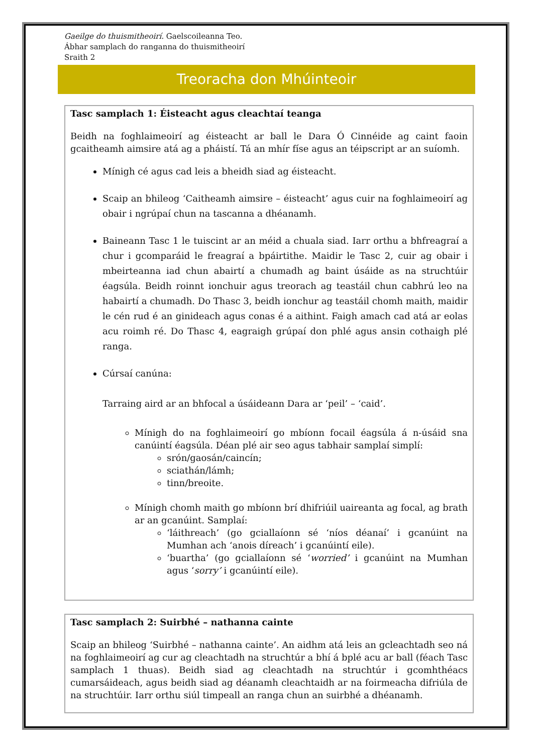Gaeilge do thuismitheoirí. Gaelscoileanna Teo.
Ábhar samplach do ranganna do thuismitheoirí
Sraith 2
Treoracha don Mhúinteoir
Tasc samplach 1: Éisteacht agus cleachtaí teanga
Beidh na foghlaimeoirí ag éisteacht ar ball le Dara Ó Cinnéide ag caint faoin gcaitheamh aimsire atá ag a pháistí. Tá an mhír físe agus an téipscript ar an suíomh.
Mínigh cé agus cad leis a bheidh siad ag éisteacht.
Scaip an bhileog ‘Caitheamh aimsire – éisteacht’ agus cuir na foghlaimeoirí ag obair i ngrúpaí chun na tascanna a dhéanamh.
Baineann Tasc 1 le tuiscint ar an méid a chuala siad. Iarr orthu a bhfreagraí a chur i gcomparáid le freagraí a bpáirtithe. Maidir le Tasc 2, cuir ag obair i mbeirteanna iad chun abairtí a chumadh ag baint úsáide as na struchtúir éagsúla. Beidh roinnt ionchuir agus treorach ag teastáil chun cabhrú leo na habairtí a chumadh. Do Thasc 3, beidh ionchur ag teastáil chomh maith, maidir le cén rud é an ginideach agus conas é a aithint. Faigh amach cad atá ar eolas acu roimh ré. Do Thasc 4, eagraigh grúpaí don phlé agus ansin cothaigh plé ranga.
Cúrsaí canúna:
Tarraing aird ar an bhfocal a úsáideann Dara ar ‘peil’ – ‘caid’.
Mínigh do na foghlaimeoirí go mbíonn focail éagsúla á n-úsáid sna canúintí éagsúla. Déan plé air seo agus tabhair samplaí simplí:
srón/gaosán/caincín;
sciathán/lámh;
tinn/breoite.
Mínigh chomh maith go mbíonn brí dhifriúil uaireanta ag focal, ag brath ar an gcanúint. Samplaí:
‘láithreach’ (go gciallaíonn sé ‘níos déanaí’ i gcanúint na Mumhan ach ‘anois díreach’ i gcanúintí eile).
‘buartha’ (go gciallaíonn sé ‘worried’ i gcanúint na Mumhan agus ‘sorry’ i gcanúintí eile).
Tasc samplach 2: Suirbhé – nathanna cainte
Scaip an bhileog ‘Suirbhé – nathanna cainte’. An aidhm atá leis an gcleachtadh seo ná na foghlaimeoirí ag cur ag cleachtadh na struchtúr a bhí á bplé acu ar ball (féach Tasc samplach 1 thuas). Beidh siad ag cleachtadh na struchtúr i gcomhthéacs cumarsáideach, agus beidh siad ag déanamh cleachtaidh ar na foirmeacha difriúla de na struchtúir. Iarr orthu siúl timpeall an ranga chun an suirbhé a dhéanamh.